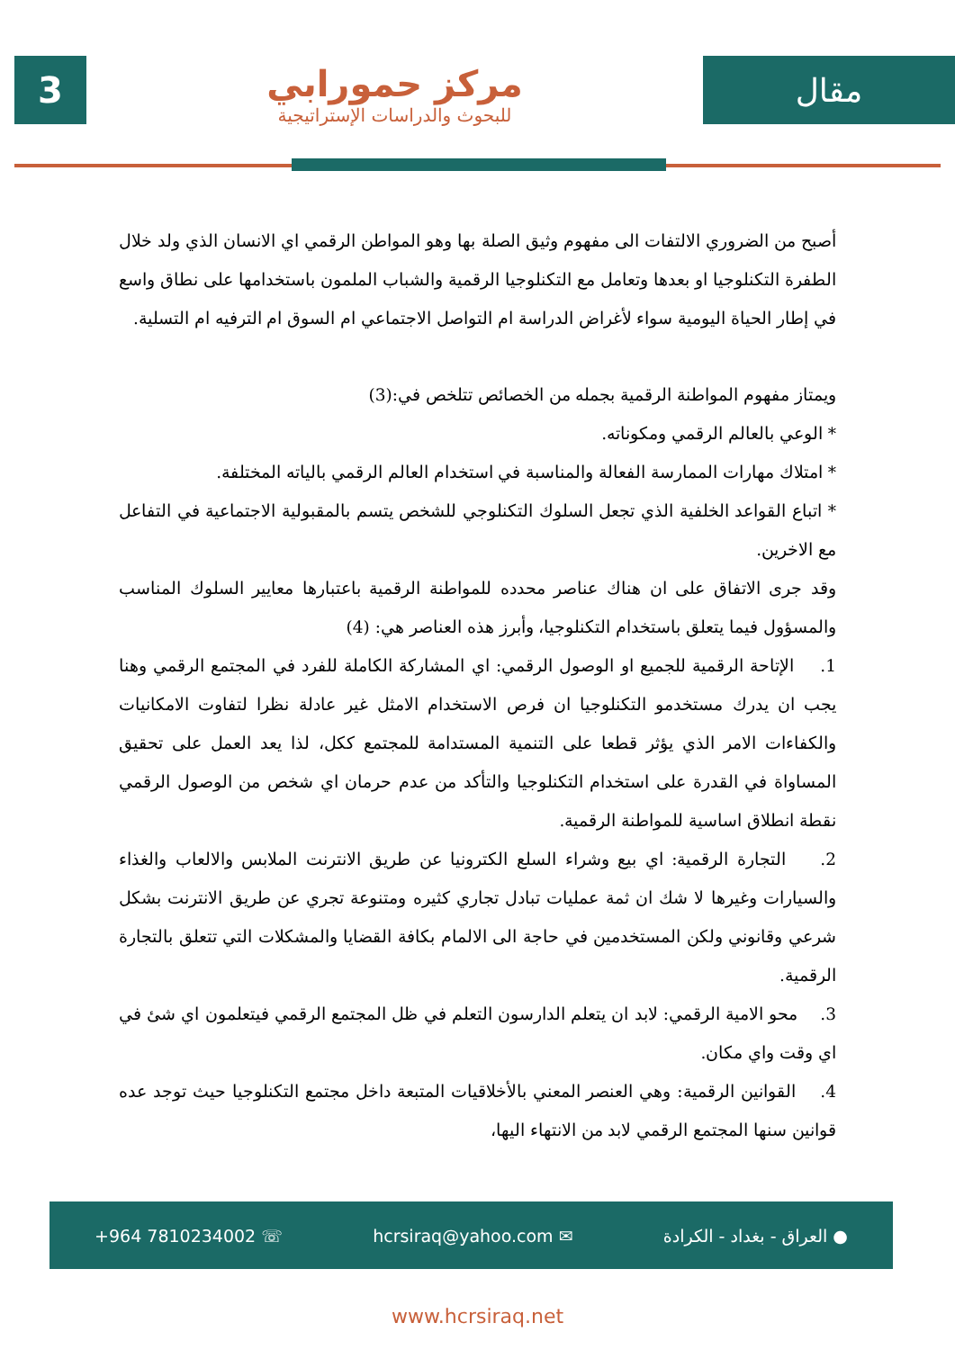3
مركز حمورابي
للبحوث والدراسات الإستراتيجية
مقال
أصبح من الضروري الالتفات الى مفهوم وثيق الصلة بها وهو المواطن الرقمي اي الانسان الذي ولد خلال الطفرة التكنلوجيا او بعدها وتعامل مع التكنلوجيا الرقمية والشباب الملمون باستخدامها على نطاق واسع في إطار الحياة اليومية سواء لأغراض الدراسة ام التواصل الاجتماعي ام السوق ام الترفيه ام التسلية.
ويمتاز مفهوم المواطنة الرقمية بجمله من الخصائص تتلخص في:(3)
* الوعي بالعالم الرقمي ومكوناته.
* امتلاك مهارات الممارسة الفعالة والمناسبة في استخدام العالم الرقمي بالياته المختلفة.
* اتباع القواعد الخلفية الذي تجعل السلوك التكنلوجي للشخص يتسم بالمقبولية الاجتماعية في التفاعل مع الاخرين.
وقد جرى الاتفاق على ان هناك عناصر محدده للمواطنة الرقمية باعتبارها معايير السلوك المناسب والمسؤول فيما يتعلق باستخدام التكنلوجيا، وأبرز هذه العناصر هي: (4)
1. الإتاحة الرقمية للجميع او الوصول الرقمي: اي المشاركة الكاملة للفرد في المجتمع الرقمي وهنا يجب ان يدرك مستخدمو التكنلوجيا ان فرص الاستخدام الامثل غير عادلة نظرا لتفاوت الامكانيات والكفاءات الامر الذي يؤثر قطعا على التنمية المستدامة للمجتمع ككل، لذا يعد العمل على تحقيق المساواة في القدرة على استخدام التكنلوجيا والتأكد من عدم حرمان اي شخص من الوصول الرقمي نقطة انطلاق اساسية للمواطنة الرقمية.
2. التجارة الرقمية: اي بيع وشراء السلع الكترونيا عن طريق الانترنت الملابس والالعاب والغذاء والسيارات وغيرها لا شك ان ثمة عمليات تبادل تجاري كثيره ومتنوعة تجري عن طريق الانترنت بشكل شرعي وقانوني ولكن المستخدمين في حاجة الى الالمام بكافة القضايا والمشكلات التي تتعلق بالتجارة الرقمية.
3. محو الامية الرقمي: لابد ان يتعلم الدارسون التعلم في ظل المجتمع الرقمي فيتعلمون اي شئ في اي وقت واي مكان.
4. القوانين الرقمية: وهي العنصر المعني بالأخلاقيات المتبعة داخل مجتمع التكنلوجيا حيث توجد عده قوانين سنها المجتمع الرقمي لابد من الانتهاء اليها،
+964 7810234002 ☏ hcrsiraq@yahoo.com ✉ ● العراق - بغداد - الكرادة
www.hcrsiraq.net